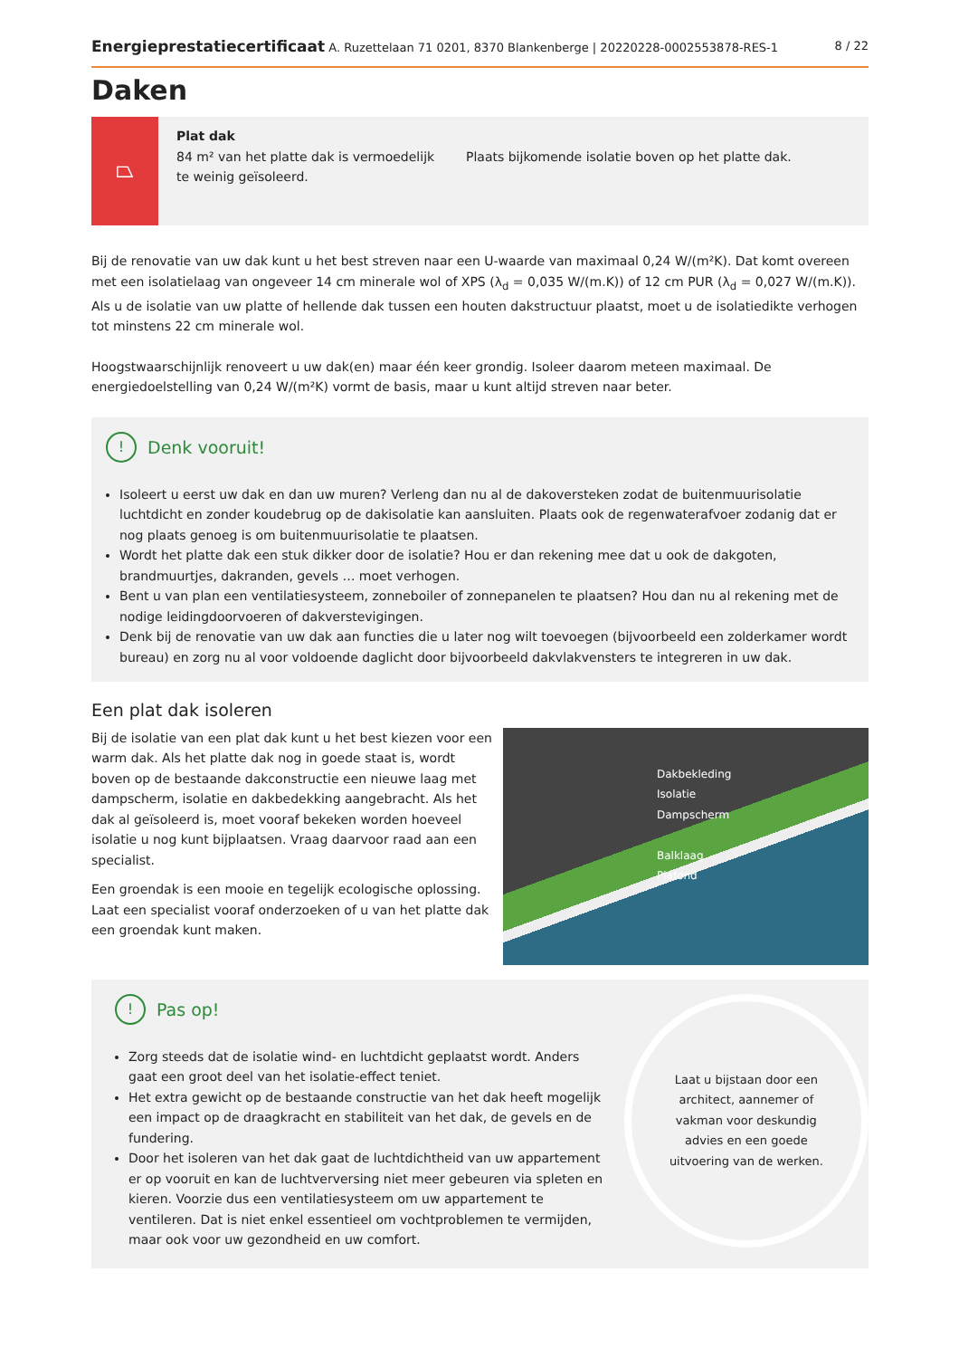Energieprestatiecertificaat A. Ruzettelaan 71 0201, 8370 Blankenberge | 20220228-0002553878-RES-1 8 / 22
Daken
⏢
Plat dak
84 m² van het platte dak is vermoedelijk te weinig geïsoleerd.
Plaats bijkomende isolatie boven op het platte dak.
Bij de renovatie van uw dak kunt u het best streven naar een U-waarde van maximaal 0,24 W/(m²K). Dat komt overeen met een isolatielaag van ongeveer 14 cm minerale wol of XPS (λ<sub>d</sub> = 0,035 W/(m.K)) of 12 cm PUR (λ<sub>d</sub> = 0,027 W/(m.K)). Als u de isolatie van uw platte of hellende dak tussen een houten dakstructuur plaatst, moet u de isolatiedikte verhogen tot minstens 22 cm minerale wol.
Hoogstwaarschijnlijk renoveert u uw dak(en) maar één keer grondig. Isoleer daarom meteen maximaal. De energiedoelstelling van 0,24 W/(m²K) vormt de basis, maar u kunt altijd streven naar beter.
! Denk vooruit!
Isoleert u eerst uw dak en dan uw muren? Verleng dan nu al de dakoversteken zodat de buitenmuurisolatie luchtdicht en zonder koudebrug op de dakisolatie kan aansluiten. Plaats ook de regenwaterafvoer zodanig dat er nog plaats genoeg is om buitenmuurisolatie te plaatsen.
Wordt het platte dak een stuk dikker door de isolatie? Hou er dan rekening mee dat u ook de dakgoten, brandmuurtjes, dakranden, gevels … moet verhogen.
Bent u van plan een ventilatiesysteem, zonneboiler of zonnepanelen te plaatsen? Hou dan nu al rekening met de nodige leidingdoorvoeren of dakverstevigingen.
Denk bij de renovatie van uw dak aan functies die u later nog wilt toevoegen (bijvoorbeeld een zolderkamer wordt bureau) en zorg nu al voor voldoende daglicht door bijvoorbeeld dakvlakvensters te integreren in uw dak.
Een plat dak isoleren
Bij de isolatie van een plat dak kunt u het best kiezen voor een warm dak. Als het platte dak nog in goede staat is, wordt boven op de bestaande dakconstructie een nieuwe laag met dampscherm, isolatie en dakbedekking aangebracht. Als het dak al geïsoleerd is, moet vooraf bekeken worden hoeveel isolatie u nog kunt bijplaatsen. Vraag daarvoor raad aan een specialist.
Een groendak is een mooie en tegelijk ecologische oplossing. Laat een specialist vooraf onderzoeken of u van het platte dak een groendak kunt maken.
Dakbekleding
Isolatie
Dampscherm
Balklaag
Plafond
! Pas op!
Zorg steeds dat de isolatie wind- en luchtdicht geplaatst wordt. Anders gaat een groot deel van het isolatie-effect teniet.
Het extra gewicht op de bestaande constructie van het dak heeft mogelijk een impact op de draagkracht en stabiliteit van het dak, de gevels en de fundering.
Door het isoleren van het dak gaat de luchtdichtheid van uw appartement er op vooruit en kan de luchtverversing niet meer gebeuren via spleten en kieren. Voorzie dus een ventilatiesysteem om uw appartement te ventileren. Dat is niet enkel essentieel om vochtproblemen te vermijden, maar ook voor uw gezondheid en uw comfort.
Laat u bijstaan door een architect, aannemer of vakman voor deskundig advies en een goede uitvoering van de werken.